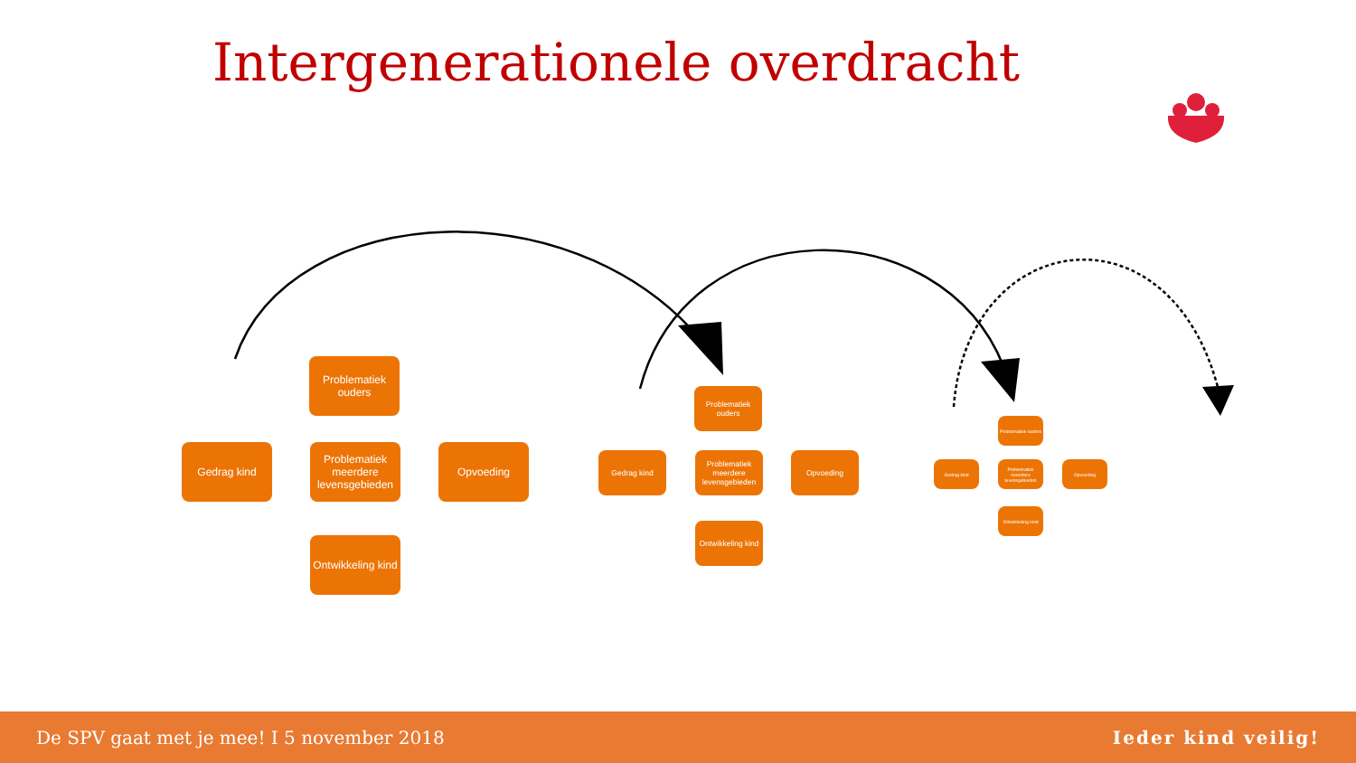Intergenerationele overdracht
Problematiek ouders
Gedrag kind
Problematiek meerdere levensgebieden
Opvoeding
Ontwikkeling kind
Problematiek ouders
Gedrag kind
Problematiek meerdere levensgebieden
Opvoeding
Ontwikkeling kind
Problematiek ouders
Gedrag kind
Problematiek meerdere levensgebieden
Opvoeding
Ontwikkeling kind
De SPV gaat met je mee! I 5 november 2018 Ieder kind veilig!